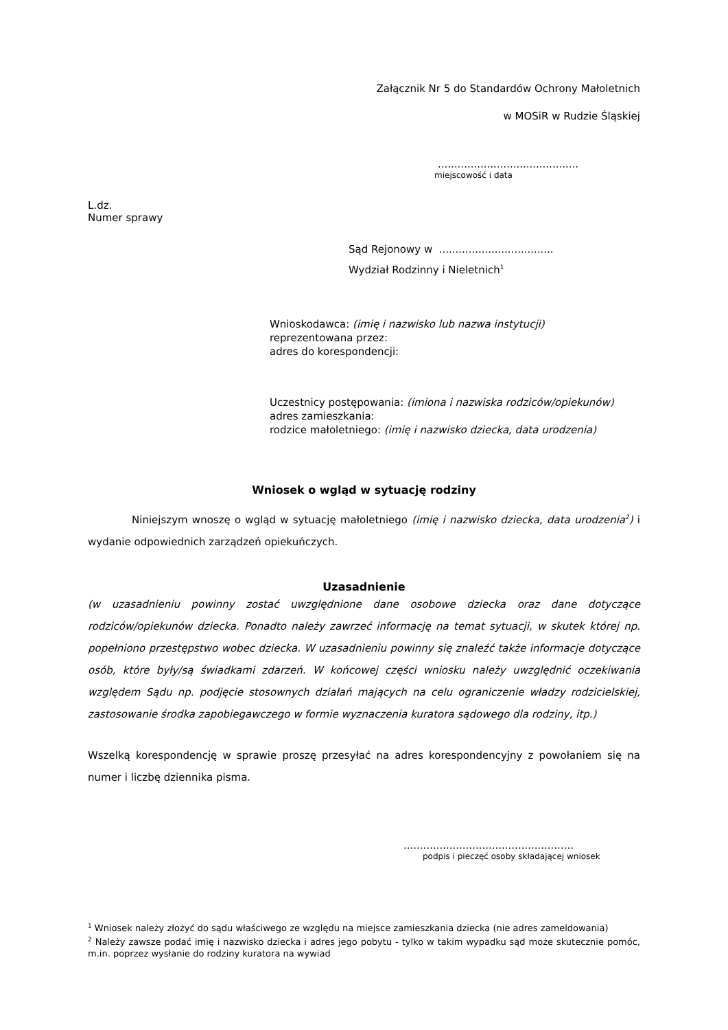Załącznik Nr 5 do Standardów Ochrony Małoletnich
w MOSiR w Rudzie Śląskiej
...........................................
miejscowość i data
L.dz.
Numer sprawy
Sąd Rejonowy w ...................................
Wydział Rodzinny i Nieletnich<sup>1</sup>
Wnioskodawca: (imię i nazwisko lub nazwa instytucji)
reprezentowana przez:
adres do korespondencji:
Uczestnicy postępowania: (imiona i nazwiska rodziców/opiekunów)
adres zamieszkania:
rodzice małoletniego: (imię i nazwisko dziecka, data urodzenia)
Wniosek o wgląd w sytuację rodziny
Niniejszym wnoszę o wgląd w sytuację małoletniego (imię i nazwisko dziecka, data urodzenia<sup>2</sup>) i wydanie odpowiednich zarządzeń opiekuńczych.
Uzasadnienie
(w uzasadnieniu powinny zostać uwzględnione dane osobowe dziecka oraz dane dotyczące rodziców/opiekunów dziecka. Ponadto należy zawrzeć informację na temat sytuacji, w skutek której np. popełniono przestępstwo wobec dziecka. W uzasadnieniu powinny się znaleźć także informacje dotyczące osób, które były/są świadkami zdarzeń. W końcowej części wniosku należy uwzględnić oczekiwania względem Sądu np. podjęcie stosownych działań mających na celu ograniczenie władzy rodzicielskiej, zastosowanie środka zapobiegawczego w formie wyznaczenia kuratora sądowego dla rodziny, itp.)
Wszelką korespondencję w sprawie proszę przesyłać na adres korespondencyjny z powołaniem się na numer i liczbę dziennika pisma.
....................................................
podpis i pieczęć osoby składającej wniosek
<sup>1</sup> Wniosek należy złożyć do sądu właściwego ze względu na miejsce zamieszkania dziecka (nie adres zameldowania)
<sup>2</sup> Należy zawsze podać imię i nazwisko dziecka i adres jego pobytu - tylko w takim wypadku sąd może skutecznie pomóc, m.in. poprzez wysłanie do rodziny kuratora na wywiad